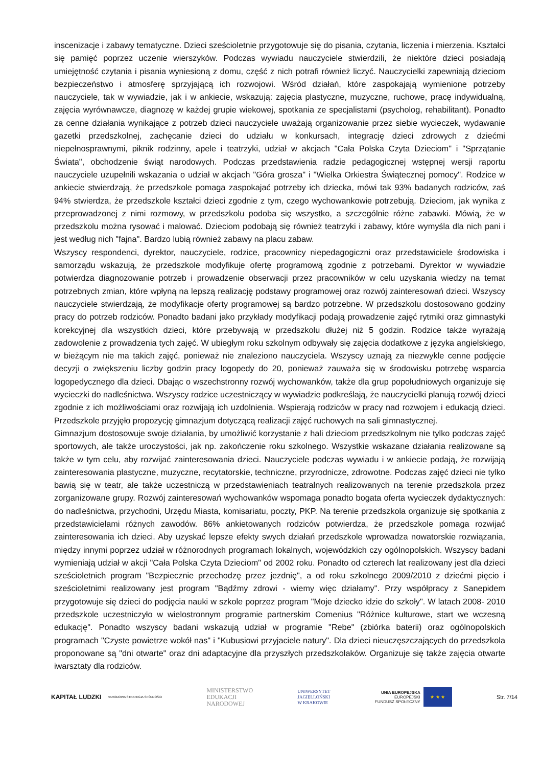inscenizacje i zabawy tematyczne. Dzieci sześcioletnie przygotowuje się do pisania, czytania, liczenia i mierzenia. Kształci się pamięć poprzez uczenie wierszyków. Podczas wywiadu nauczyciele stwierdzili, że niektóre dzieci posiadają umiejętność czytania i pisania wyniesioną z domu, część z nich potrafi również liczyć. Nauczycielki zapewniają dzieciom bezpieczeństwo i atmosferę sprzyjającą ich rozwojowi. Wśród działań, które zaspokajają wymienione potrzeby nauczyciele, tak w wywiadzie, jak i w ankiecie, wskazują: zajęcia plastyczne, muzyczne, ruchowe, pracę indywidualną, zajęcia wyrównawcze, diagnozę w każdej grupie wiekowej, spotkania ze specjalistami (psycholog, rehabilitant). Ponadto za cenne działania wynikające z potrzeb dzieci nauczyciele uważają organizowanie przez siebie wycieczek, wydawanie gazetki przedszkolnej, zachęcanie dzieci do udziału w konkursach, integrację dzieci zdrowych z dziećmi niepełnosprawnymi, piknik rodzinny, apele i teatrzyki, udział w akcjach "Cała Polska Czyta Dzieciom" i "Sprzątanie Świata", obchodzenie świąt narodowych. Podczas przedstawienia radzie pedagogicznej wstępnej wersji raportu nauczyciele uzupełnili wskazania o udział w akcjach "Góra grosza" i "Wielka Orkiestra Świątecznej pomocy". Rodzice w ankiecie stwierdzają, że przedszkole pomaga zaspokajać potrzeby ich dziecka, mówi tak 93% badanych rodziców, zaś 94% stwierdza, że przedszkole kształci dzieci zgodnie z tym, czego wychowankowie potrzebują. Dzieciom, jak wynika z przeprowadzonej z nimi rozmowy, w przedszkolu podoba się wszystko, a szczególnie różne zabawki. Mówią, że w przedszkolu można rysować i malować. Dzieciom podobają się również teatrzyki i zabawy, które wymyśla dla nich pani i jest według nich "fajna". Bardzo lubią również zabawy na placu zabaw.
Wszyscy respondenci, dyrektor, nauczyciele, rodzice, pracownicy niepedagogiczni oraz przedstawiciele środowiska i samorządu wskazują, że przedszkole modyfikuje ofertę programową zgodnie z potrzebami. Dyrektor w wywiadzie potwierdza diagnozowanie potrzeb i prowadzenie obserwacji przez pracowników w celu uzyskania wiedzy na temat potrzebnych zmian, które wpłyną na lepszą realizację podstawy programowej oraz rozwój zainteresowań dzieci. Wszyscy nauczyciele stwierdzają, że modyfikacje oferty programowej są bardzo potrzebne. W przedszkolu dostosowano godziny pracy do potrzeb rodziców. Ponadto badani jako przykłady modyfikacji podają prowadzenie zajęć rytmiki oraz gimnastyki korekcyjnej dla wszystkich dzieci, które przebywają w przedszkolu dłużej niż 5 godzin. Rodzice także wyrażają zadowolenie z prowadzenia tych zajęć. W ubiegłym roku szkolnym odbywały się zajęcia dodatkowe z języka angielskiego, w bieżącym nie ma takich zajęć, ponieważ nie znaleziono nauczyciela. Wszyscy uznają za niezwykle cenne podjęcie decyzji o zwiększeniu liczby godzin pracy logopedy do 20, ponieważ zauważa się w środowisku potrzebę wsparcia logopedycznego dla dzieci. Dbając o wszechstronny rozwój wychowanków, także dla grup popołudniowych organizuje się wycieczki do nadleśnictwa. Wszyscy rodzice uczestniczący w wywiadzie podkreślają, że nauczycielki planują rozwój dzieci zgodnie z ich możliwościami oraz rozwijają ich uzdolnienia. Wspierają rodziców w pracy nad rozwojem i edukacją dzieci. Przedszkole przyjęło propozycję gimnazjum dotyczącą realizacji zajęć ruchowych na sali gimnastycznej.
Gimnazjum dostosowuje swoje działania, by umożliwić korzystanie z hali dzieciom przedszkolnym nie tylko podczas zajęć sportowych, ale także uroczystości, jak np. zakończenie roku szkolnego. Wszystkie wskazane działania realizowane są także w tym celu, aby rozwijać zainteresowania dzieci. Nauczyciele podczas wywiadu i w ankiecie podają, że rozwijają zainteresowania plastyczne, muzyczne, recytatorskie, techniczne, przyrodnicze, zdrowotne. Podczas zajęć dzieci nie tylko bawią się w teatr, ale także uczestniczą w przedstawieniach teatralnych realizowanych na terenie przedszkola przez zorganizowane grupy. Rozwój zainteresowań wychowanków wspomaga ponadto bogata oferta wycieczek dydaktycznych: do nadleśnictwa, przychodni, Urzędu Miasta, komisariatu, poczty, PKP. Na terenie przedszkola organizuje się spotkania z przedstawicielami różnych zawodów. 86% ankietowanych rodziców potwierdza, że przedszkole pomaga rozwijać zainteresowania ich dzieci. Aby uzyskać lepsze efekty swych działań przedszkole wprowadza nowatorskie rozwiązania, między innymi poprzez udział w różnorodnych programach lokalnych, wojewódzkich czy ogólnopolskich. Wszyscy badani wymieniają udział w akcji "Cała Polska Czyta Dzieciom" od 2002 roku. Ponadto od czterech lat realizowany jest dla dzieci sześcioletnich program "Bezpiecznie przechodzę przez jezdnię", a od roku szkolnego 2009/2010 z dziećmi pięcio i sześcioletnimi realizowany jest program "Bądźmy zdrowi - wiemy więc działamy". Przy współpracy z Sanepidem przygotowuje się dzieci do podjęcia nauki w szkole poprzez program "Moje dziecko idzie do szkoły". W latach 2008- 2010 przedszkole uczestniczyło w wielostronnym programie partnerskim Comenius "Różnice kulturowe, start we wczesną edukację". Ponadto wszyscy badani wskazują udział w programie "Rebe" (zbiórka baterii) oraz ogólnopolskich programach "Czyste powietrze wokół nas" i "Kubusiowi przyjaciele natury". Dla dzieci nieuczęszczających do przedszkola proponowane są "dni otwarte" oraz dni adaptacyjne dla przyszłych przedszkolaków. Organizuje się także zajęcia otwarte iwarsztaty dla rodziców.
KAPITAŁ LUDZKI
NARODOWA STRATEGIA SPÓJNOŚCI
MINISTERSTWO
EDUKACJI
NARODOWEJ
UNIWERSYTET
JAGIELLOŃSKI
W KRAKOWIE
UNIA EUROPEJSKA
EUROPEJSKI
FUNDUSZ SPOŁECZNY
★ ★ ★
Str. 7/14